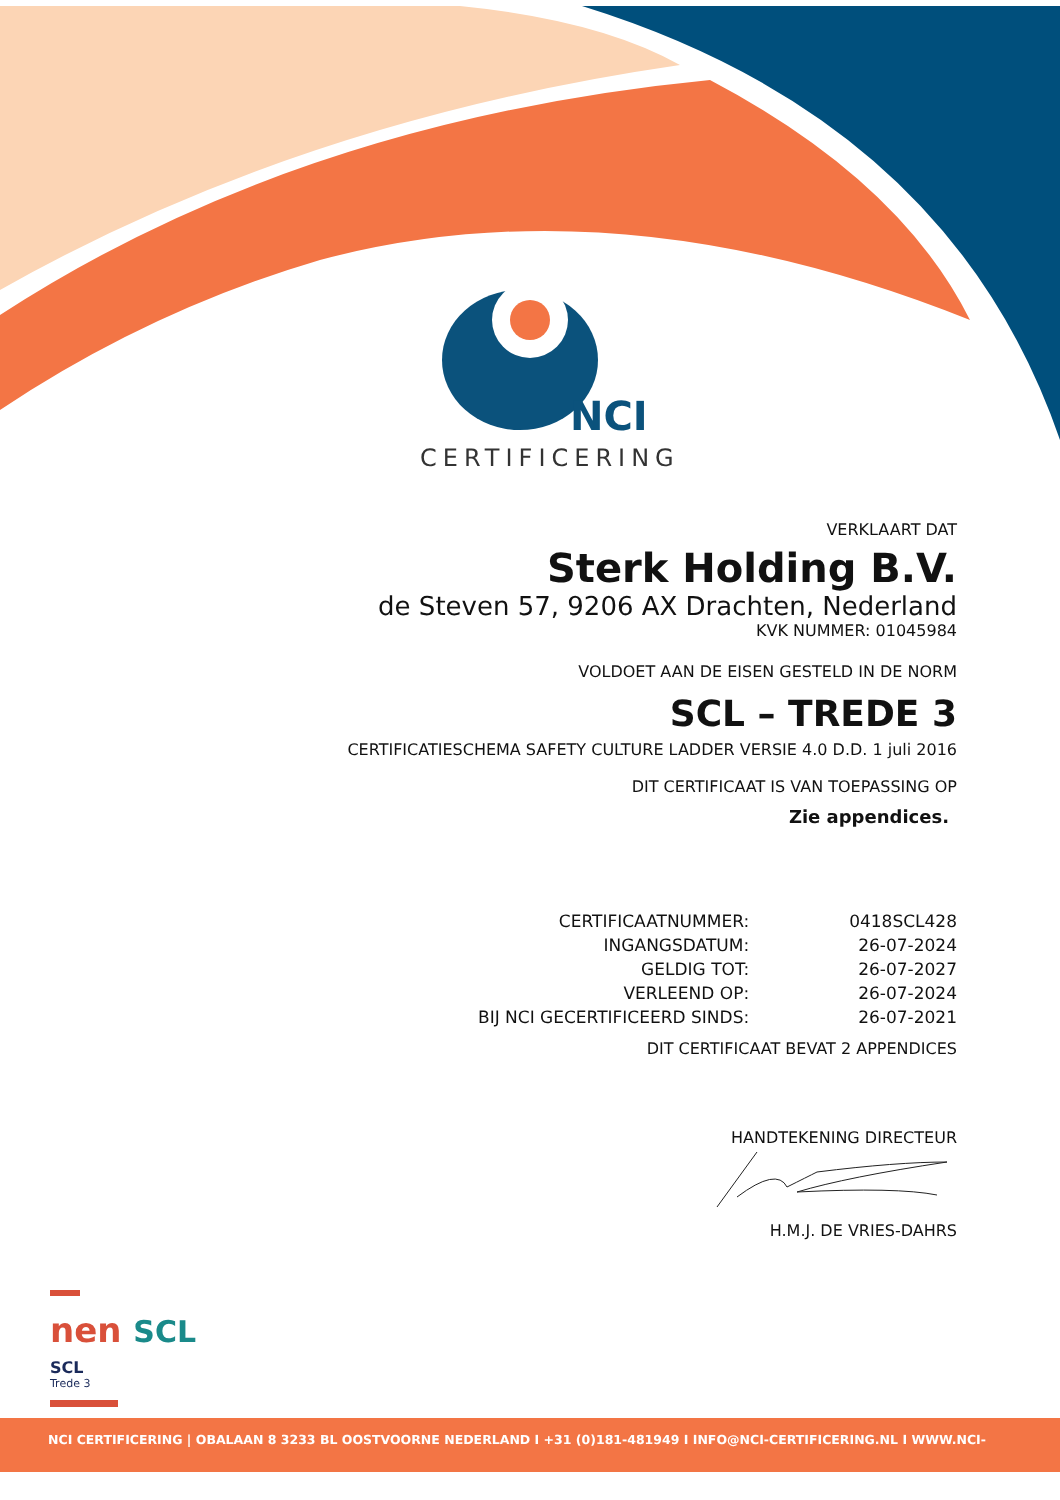NCI
CERTIFICERING
VERKLAART DAT
Sterk Holding B.V.
de Steven 57, 9206 AX Drachten, Nederland
KVK NUMMER: 01045984
VOLDOET AAN DE EISEN GESTELD IN DE NORM
SCL – TREDE 3
CERTIFICATIESCHEMA SAFETY CULTURE LADDER VERSIE 4.0 D.D. 1 juli 2016
DIT CERTIFICAAT IS VAN TOEPASSING OP
Zie appendices.
| CERTIFICAATNUMMER: | 0418SCL428 |
| INGANGSDATUM: | 26-07-2024 |
| GELDIG TOT: | 26-07-2027 |
| VERLEEND OP: | 26-07-2024 |
| BIJ NCI GECERTIFICEERD SINDS: | 26-07-2021 |
DIT CERTIFICAAT BEVAT 2 APPENDICES
HANDTEKENING DIRECTEUR
H.M.J. DE VRIES-DAHRS
nen SCL
SCL
Trede 3
NCI CERTIFICERING | OBALAAN 8 3233 BL OOSTVOORNE NEDERLAND I +31 (0)181-481949 I INFO@NCI-CERTIFICERING.NL I WWW.NCI-CERTIFICERING.NL